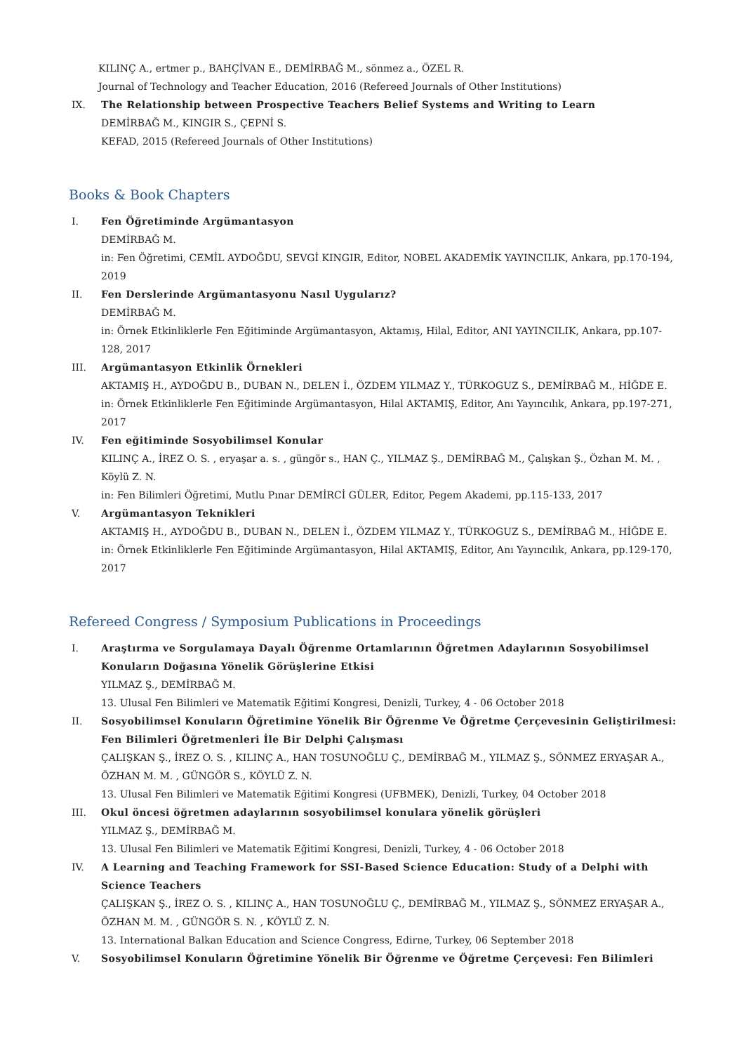KILINÇ A., ertmer p., BAHÇİVAN E., DEMİRBAĞ M., sönmez a., ÖZEL R.
Journal of Technology and Teacher Education, 2016 (Refereed Journals of Other Institutions)
IX. The Relationship between Prospective Teachers Belief Systems and Writing to Learn
DEMİRBAĞ M., KINGIR S., ÇEPNİ S.
KEFAD, 2015 (Refereed Journals of Other Institutions)
Books & Book Chapters
I. Fen Öğretiminde Argümantasyon
DEMİRBAĞ M.
in: Fen Öğretimi, CEMİL AYDOĞDU, SEVGİ KINGIR, Editor, NOBEL AKADEMİK YAYINCILIK, Ankara, pp.170-194, 2019
II. Fen Derslerinde Argümantasyonu Nasıl Uygularız?
DEMİRBAĞ M.
in: Örnek Etkinliklerle Fen Eğitiminde Argümantasyon, Aktamış, Hilal, Editor, ANI YAYINCILIK, Ankara, pp.107-128, 2017
III. Argümantasyon Etkinlik Örnekleri
AKTAMIŞ H., AYDOĞDU B., DUBAN N., DELEN İ., ÖZDEM YILMAZ Y., TÜRKOGUZ S., DEMİRBAĞ M., HİĞDE E.
in: Örnek Etkinliklerle Fen Eğitiminde Argümantasyon, Hilal AKTAMIŞ, Editor, Anı Yayıncılık, Ankara, pp.197-271, 2017
IV. Fen eğitiminde Sosyobilimsel Konular
KILINÇ A., İREZ O. S. , eryaşar a. s. , güngör s., HAN Ç., YILMAZ Ş., DEMİRBAĞ M., Çalışkan Ş., Özhan M. M. , Köylü Z. N.
in: Fen Bilimleri Öğretimi, Mutlu Pınar DEMİRCİ GÜLER, Editor, Pegem Akademi, pp.115-133, 2017
V. Argümantasyon Teknikleri
AKTAMIŞ H., AYDOĞDU B., DUBAN N., DELEN İ., ÖZDEM YILMAZ Y., TÜRKOGUZ S., DEMİRBAĞ M., HİĞDE E.
in: Örnek Etkinliklerle Fen Eğitiminde Argümantasyon, Hilal AKTAMIŞ, Editor, Anı Yayıncılık, Ankara, pp.129-170, 2017
Refereed Congress / Symposium Publications in Proceedings
I. Araştırma ve Sorgulamaya Dayalı Öğrenme Ortamlarının Öğretmen Adaylarının Sosyobilimsel Konuların Doğasına Yönelik Görüşlerine Etkisi
YILMAZ Ş., DEMİRBAĞ M.
13. Ulusal Fen Bilimleri ve Matematik Eğitimi Kongresi, Denizli, Turkey, 4 - 06 October 2018
II. Sosyobilimsel Konuların Öğretimine Yönelik Bir Öğrenme Ve Öğretme Çerçevesinin Geliştirilmesi: Fen Bilimleri Öğretmenleri İle Bir Delphi Çalışması
ÇALIŞKAN Ş., İREZ O. S. , KILINÇ A., HAN TOSUNOĞLU Ç., DEMİRBAĞ M., YILMAZ Ş., SÖNMEZ ERYAŞAR A., ÖZHAN M. M. , GÜNGÖR S., KÖYLÜ Z. N.
13. Ulusal Fen Bilimleri ve Matematik Eğitimi Kongresi (UFBMEK), Denizli, Turkey, 04 October 2018
III. Okul öncesi öğretmen adaylarının sosyobilimsel konulara yönelik görüşleri
YILMAZ Ş., DEMİRBAĞ M.
13. Ulusal Fen Bilimleri ve Matematik Eğitimi Kongresi, Denizli, Turkey, 4 - 06 October 2018
IV. A Learning and Teaching Framework for SSI-Based Science Education: Study of a Delphi with Science Teachers
ÇALIŞKAN Ş., İREZ O. S. , KILINÇ A., HAN TOSUNOĞLU Ç., DEMİRBAĞ M., YILMAZ Ş., SÖNMEZ ERYAŞAR A., ÖZHAN M. M. , GÜNGÖR S. N. , KÖYLÜ Z. N.
13. International Balkan Education and Science Congress, Edirne, Turkey, 06 September 2018
V. Sosyobilimsel Konuların Öğretimine Yönelik Bir Öğrenme ve Öğretme Çerçevesi: Fen Bilimleri